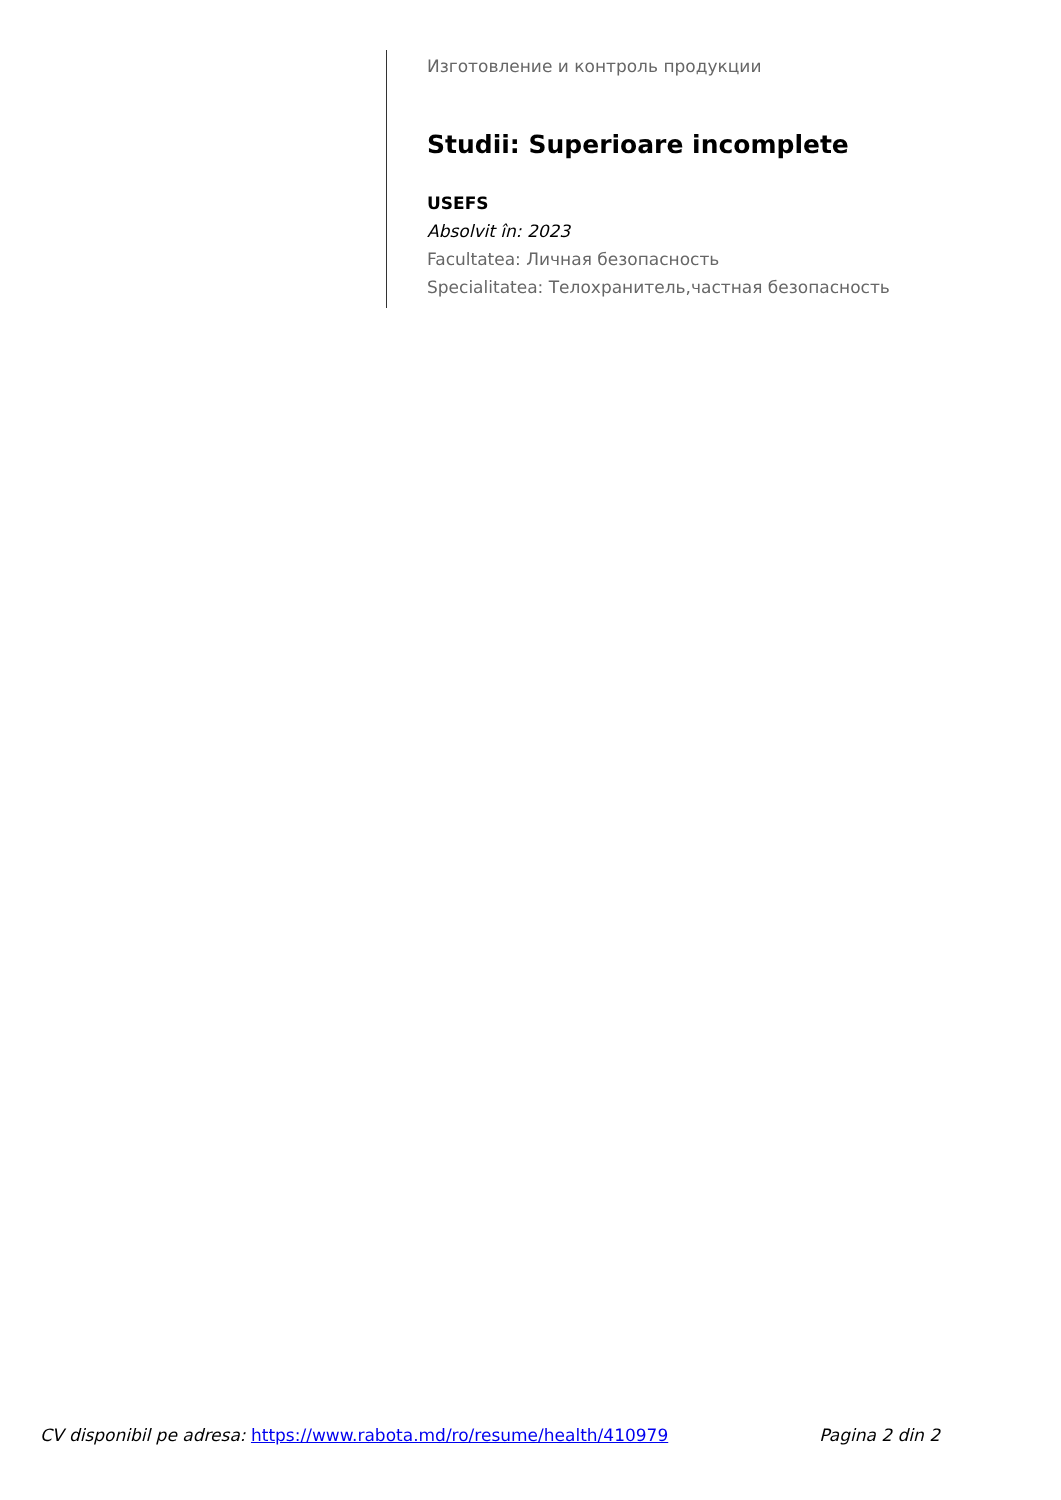Изготовление и контроль продукции
Studii: Superioare incomplete
USEFS
Absolvit în: 2023
Facultatea: Личная безопасность
Specialitatea: Телохранитель,частная безопасность
CV disponibil pe adresa: https://www.rabota.md/ro/resume/health/410979 Pagina 2 din 2